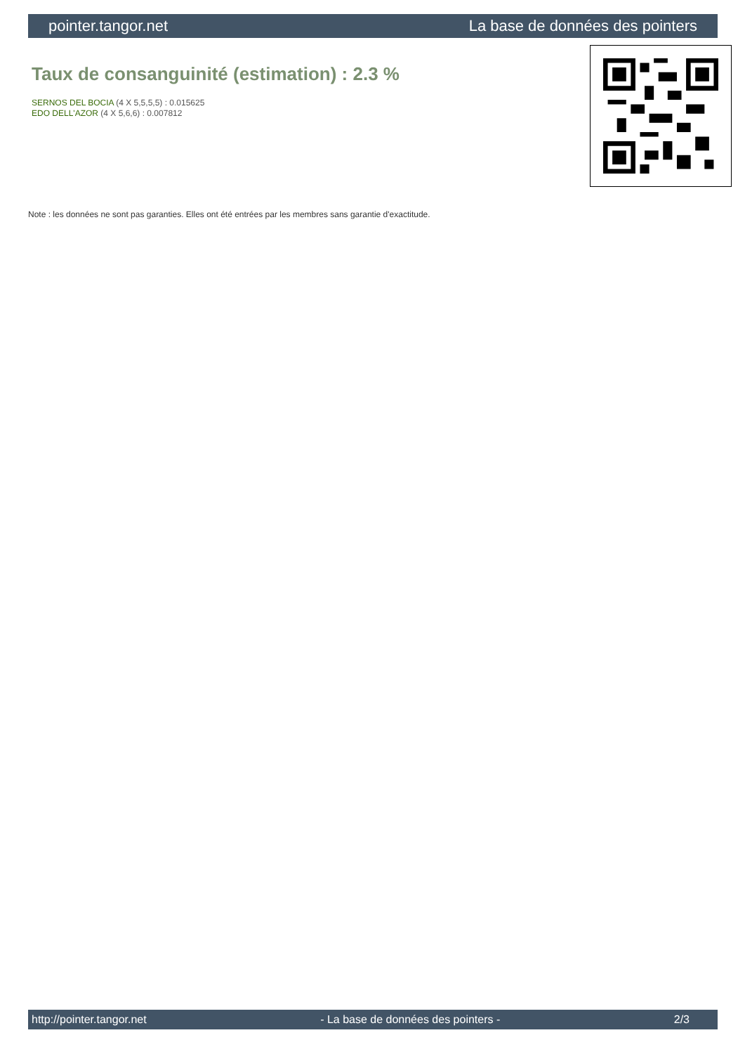pointer.tangor.net La base de données des pointers
Taux de consanguinité (estimation) : 2.3 %
SERNOS DEL BOCIA (4 X 5,5,5,5) : 0.015625
EDO DELL'AZOR (4 X 5,6,6) : 0.007812
Note : les données ne sont pas garanties. Elles ont été entrées par les membres sans garantie d'exactitude.
http://pointer.tangor.net - La base de données des pointers - 2/3